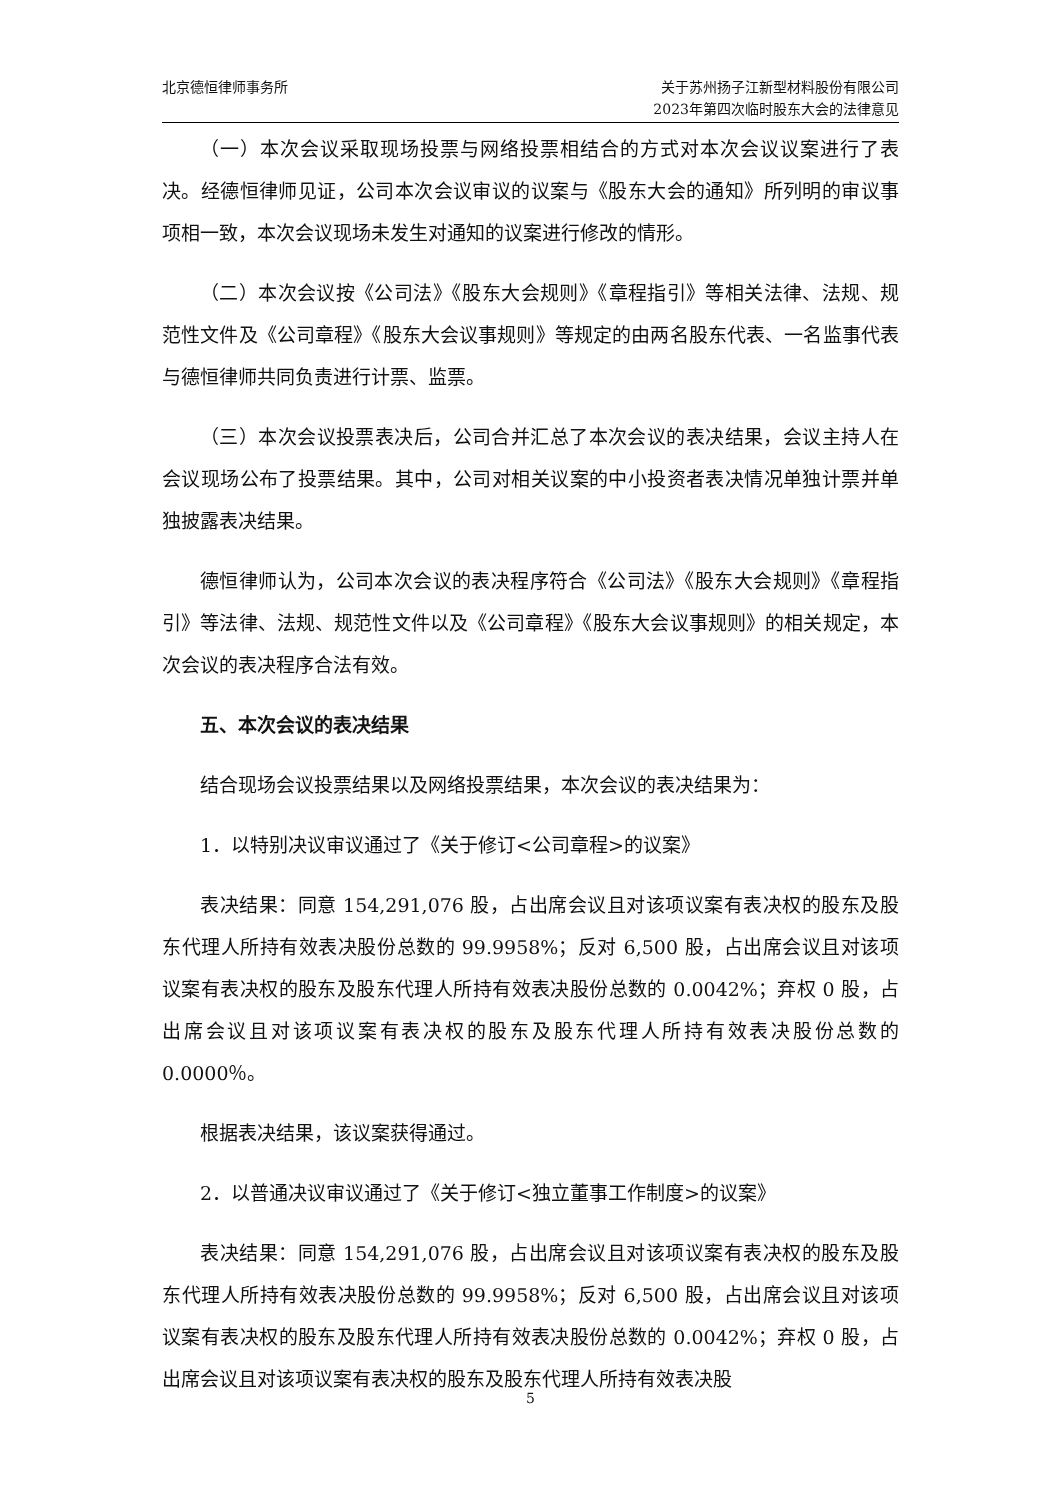北京德恒律师事务所 关于苏州扬子江新型材料股份有限公司
2023年第四次临时股东大会的法律意见
（一）本次会议采取现场投票与网络投票相结合的方式对本次会议议案进行了表决。经德恒律师见证，公司本次会议审议的议案与《股东大会的通知》所列明的审议事项相一致，本次会议现场未发生对通知的议案进行修改的情形。
（二）本次会议按《公司法》《股东大会规则》《章程指引》等相关法律、法规、规范性文件及《公司章程》《股东大会议事规则》等规定的由两名股东代表、一名监事代表与德恒律师共同负责进行计票、监票。
（三）本次会议投票表决后，公司合并汇总了本次会议的表决结果，会议主持人在会议现场公布了投票结果。其中，公司对相关议案的中小投资者表决情况单独计票并单独披露表决结果。
德恒律师认为，公司本次会议的表决程序符合《公司法》《股东大会规则》《章程指引》等法律、法规、规范性文件以及《公司章程》《股东大会议事规则》的相关规定，本次会议的表决程序合法有效。
五、本次会议的表决结果
结合现场会议投票结果以及网络投票结果，本次会议的表决结果为：
1．以特别决议审议通过了《关于修订<公司章程>的议案》
表决结果：同意 154,291,076 股，占出席会议且对该项议案有表决权的股东及股东代理人所持有效表决股份总数的 99.9958%；反对 6,500 股，占出席会议且对该项议案有表决权的股东及股东代理人所持有效表决股份总数的 0.0042%；弃权 0 股，占出席会议且对该项议案有表决权的股东及股东代理人所持有效表决股份总数的 0.0000％。
根据表决结果，该议案获得通过。
2．以普通决议审议通过了《关于修订<独立董事工作制度>的议案》
表决结果：同意 154,291,076 股，占出席会议且对该项议案有表决权的股东及股东代理人所持有效表决股份总数的 99.9958%；反对 6,500 股，占出席会议且对该项议案有表决权的股东及股东代理人所持有效表决股份总数的 0.0042%；弃权 0 股，占出席会议且对该项议案有表决权的股东及股东代理人所持有效表决股
5